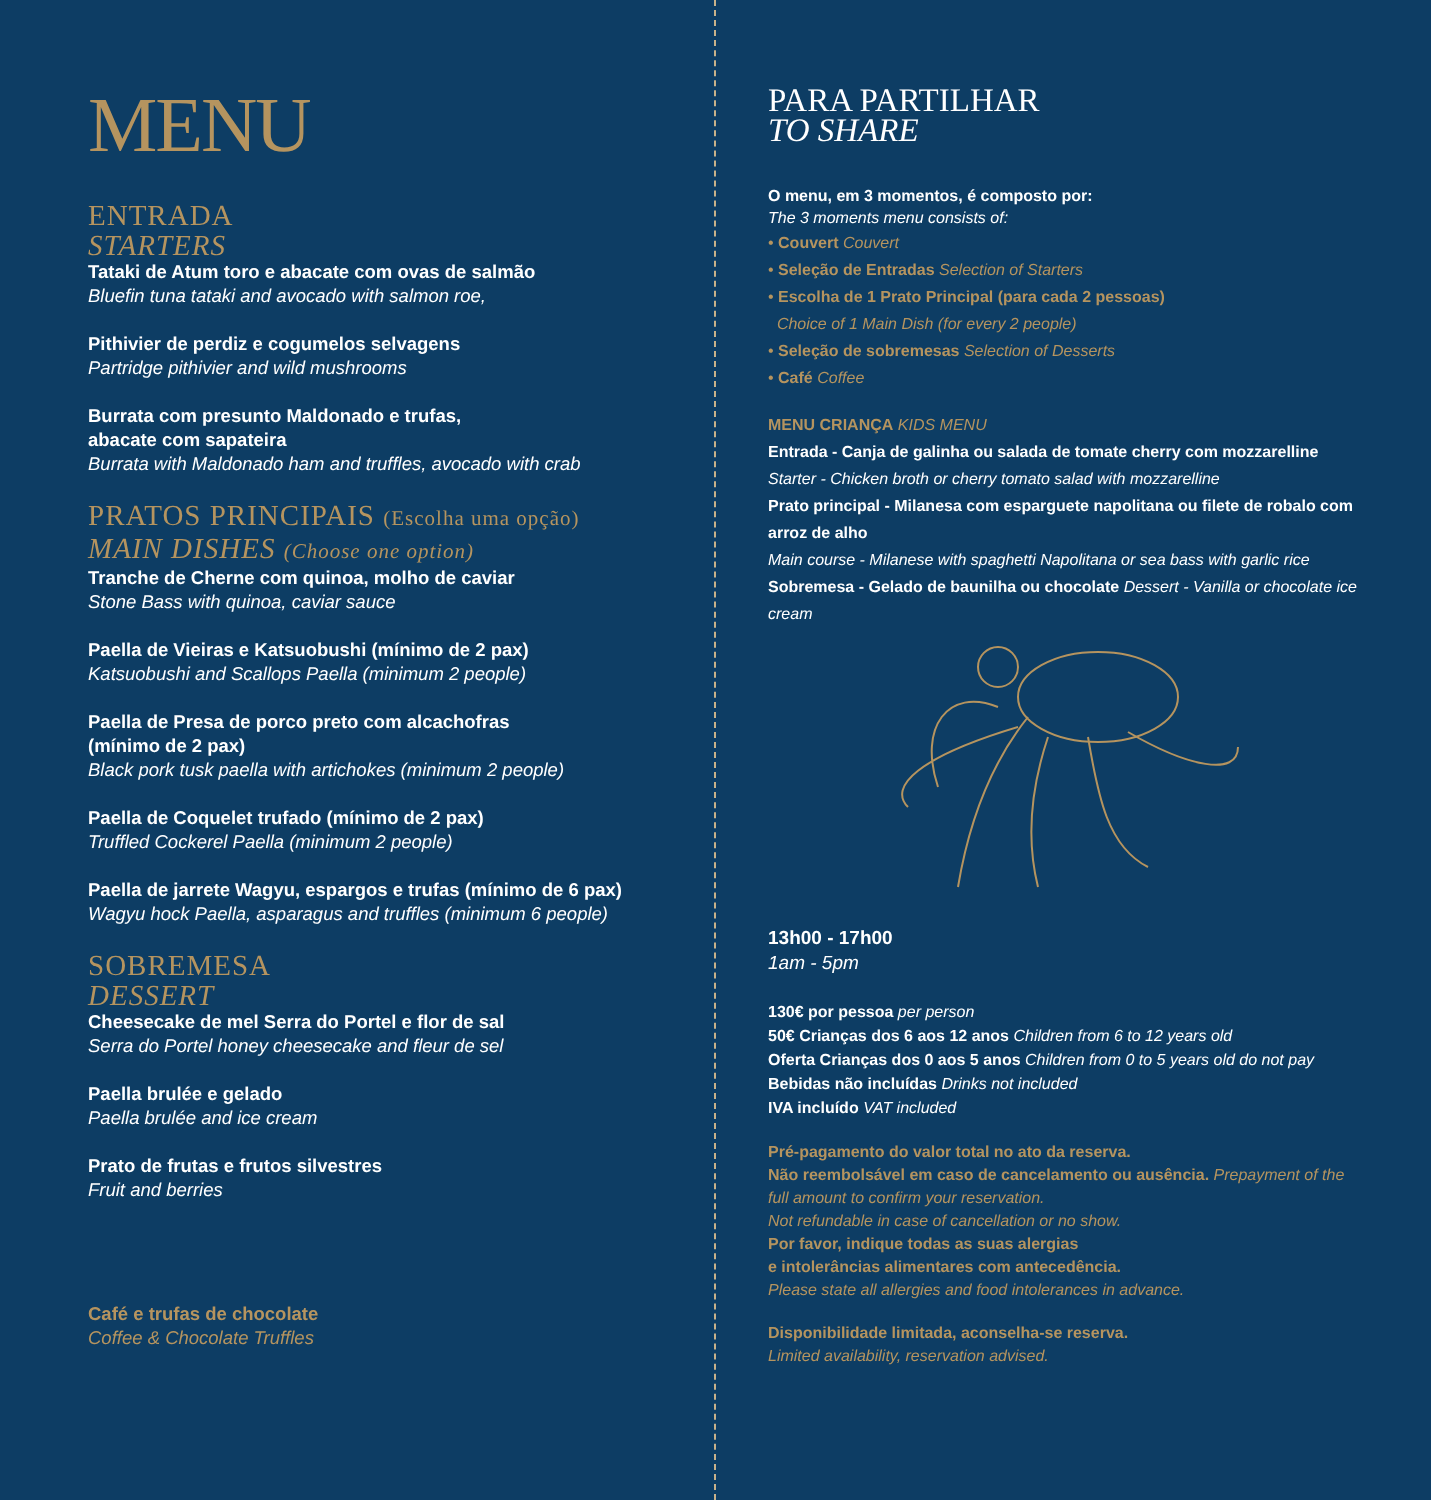MENU
ENTRADA
STARTERS
Tataki de Atum toro e abacate com ovas de salmão
Bluefin tuna tataki and avocado with salmon roe,
Pithivier de perdiz e cogumelos selvagens
Partridge pithivier and wild mushrooms
Burrata com presunto Maldonado e trufas,
abacate com sapateira
Burrata with Maldonado ham and truffles, avocado with crab
PRATOS PRINCIPAIS (Escolha uma opção)
MAIN DISHES (Choose one option)
Tranche de Cherne com quinoa, molho de caviar
Stone Bass with quinoa, caviar sauce
Paella de Vieiras e Katsuobushi (mínimo de 2 pax)
Katsuobushi and Scallops Paella (minimum 2 people)
Paella de Presa de porco preto com alcachofras
(mínimo de 2 pax)
Black pork tusk paella with artichokes (minimum 2 people)
Paella de Coquelet trufado (mínimo de 2 pax)
Truffled Cockerel Paella (minimum 2 people)
Paella de jarrete Wagyu, espargos e trufas (mínimo de 6 pax)
Wagyu hock Paella, asparagus and truffles (minimum 6 people)
SOBREMESA
DESSERT
Cheesecake de mel Serra do Portel e flor de sal
Serra do Portel honey cheesecake and fleur de sel
Paella brulée e gelado
Paella brulée and ice cream
Prato de frutas e frutos silvestres
Fruit and berries
Café e trufas de chocolate
Coffee & Chocolate Truffles
PARA PARTILHAR
TO SHARE
O menu, em 3 momentos, é composto por:
The 3 moments menu consists of:
• Couvert Couvert
• Seleção de Entradas Selection of Starters
• Escolha de 1 Prato Principal (para cada 2 pessoas)
Choice of 1 Main Dish (for every 2 people)
• Seleção de sobremesas Selection of Desserts
• Café Coffee
MENU CRIANÇA KIDS MENU
Entrada - Canja de galinha ou salada de tomate cherry com mozzarelline
Starter - Chicken broth or cherry tomato salad with mozzarelline
Prato principal - Milanesa com esparguete napolitana ou filete de robalo com arroz de alho
Main course - Milanese with spaghetti Napolitana or sea bass with garlic rice
Sobremesa - Gelado de baunilha ou chocolate Dessert - Vanilla or chocolate ice cream
13h00 - 17h00
1am - 5pm
130€ por pessoa per person
50€ Crianças dos 6 aos 12 anos Children from 6 to 12 years old
Oferta Crianças dos 0 aos 5 anos Children from 0 to 5 years old do not pay
Bebidas não incluídas Drinks not included
IVA incluído VAT included
Pré-pagamento do valor total no ato da reserva.
Não reembolsável em caso de cancelamento ou ausência. Prepayment of the full amount to confirm your reservation.
Not refundable in case of cancellation or no show.
Por favor, indique todas as suas alergias
e intolerâncias alimentares com antecedência.
Please state all allergies and food intolerances in advance.
Disponibilidade limitada, aconselha-se reserva.
Limited availability, reservation advised.